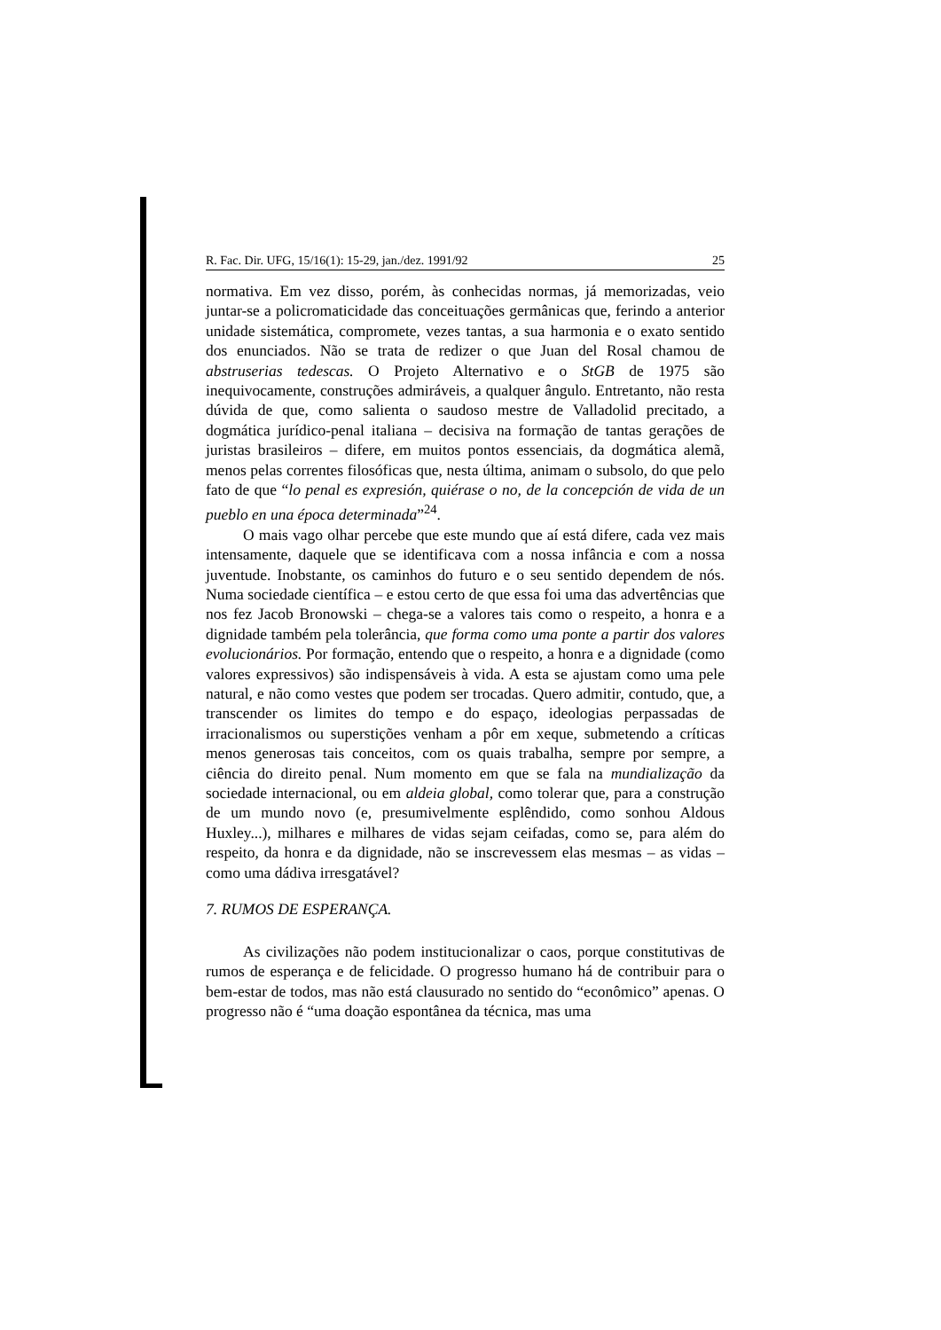R. Fac. Dir. UFG, 15/16(1): 15-29, jan./dez. 1991/92 25
normativa. Em vez disso, porém, às conhecidas normas, já memorizadas, veio juntar-se a policromaticidade das conceituações germânicas que, ferindo a anterior unidade sistemática, compromete, vezes tantas, a sua harmonia e o exato sentido dos enunciados. Não se trata de redizer o que Juan del Rosal chamou de abstruserias tedescas. O Projeto Alternativo e o StGB de 1975 são inequivocamente, construções admiráveis, a qualquer ângulo. Entretanto, não resta dúvida de que, como salienta o saudoso mestre de Valladolid precitado, a dogmática jurídico-penal italiana – decisiva na formação de tantas gerações de juristas brasileiros – difere, em muitos pontos essenciais, da dogmática alemã, menos pelas correntes filosóficas que, nesta última, animam o subsolo, do que pelo fato de que “lo penal es expresión, quiérase o no, de la concepción de vida de un pueblo en una época determinada”<sup>24</sup>.
O mais vago olhar percebe que este mundo que aí está difere, cada vez mais intensamente, daquele que se identificava com a nossa infância e com a nossa juventude. Inobstante, os caminhos do futuro e o seu sentido dependem de nós. Numa sociedade científica – e estou certo de que essa foi uma das advertências que nos fez Jacob Bronowski – chega-se a valores tais como o respeito, a honra e a dignidade também pela tolerância, que forma como uma ponte a partir dos valores evolucionários. Por formação, entendo que o respeito, a honra e a dignidade (como valores expressivos) são indispensáveis à vida. A esta se ajustam como uma pele natural, e não como vestes que podem ser trocadas. Quero admitir, contudo, que, a transcender os limites do tempo e do espaço, ideologias perpassadas de irracionalismos ou superstições venham a pôr em xeque, submetendo a críticas menos generosas tais conceitos, com os quais trabalha, sempre por sempre, a ciência do direito penal. Num momento em que se fala na mundialização da sociedade internacional, ou em aldeia global, como tolerar que, para a construção de um mundo novo (e, presumivelmente esplêndido, como sonhou Aldous Huxley...), milhares e milhares de vidas sejam ceifadas, como se, para além do respeito, da honra e da dignidade, não se inscrevessem elas mesmas – as vidas – como uma dádiva irresgatável?
7. RUMOS DE ESPERANÇA.
As civilizações não podem institucionalizar o caos, porque constitutivas de rumos de esperança e de felicidade. O progresso humano há de contribuir para o bem-estar de todos, mas não está clausurado no sentido do “econômico” apenas. O progresso não é “uma doação espontânea da técnica, mas uma